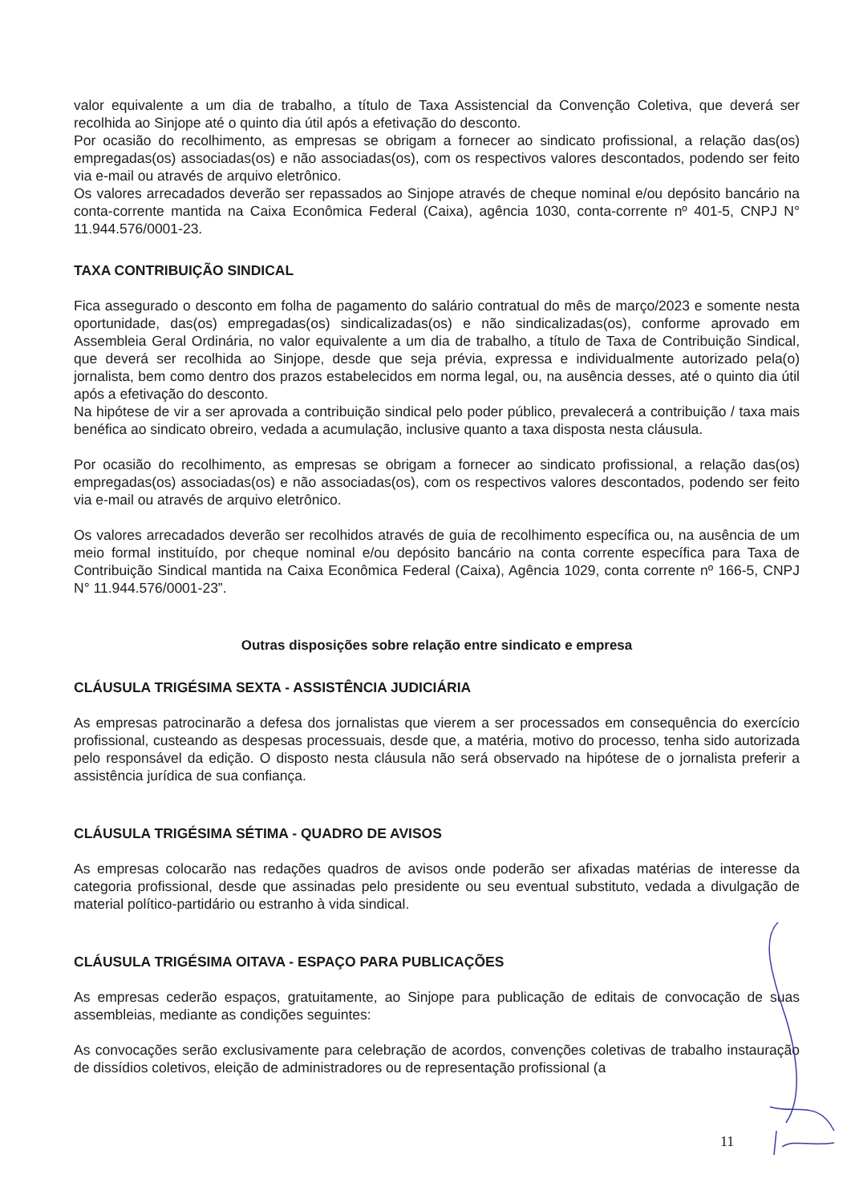valor equivalente a um dia de trabalho, a título de Taxa Assistencial da Convenção Coletiva, que deverá ser recolhida ao Sinjope até o quinto dia útil após a efetivação do desconto.
Por ocasião do recolhimento, as empresas se obrigam a fornecer ao sindicato profissional, a relação das(os) empregadas(os) associadas(os) e não associadas(os), com os respectivos valores descontados, podendo ser feito via e-mail ou através de arquivo eletrônico.
Os valores arrecadados deverão ser repassados ao Sinjope através de cheque nominal e/ou depósito bancário na conta-corrente mantida na Caixa Econômica Federal (Caixa), agência 1030, conta-corrente nº 401-5, CNPJ N° 11.944.576/0001-23.
TAXA CONTRIBUIÇÃO SINDICAL
Fica assegurado o desconto em folha de pagamento do salário contratual do mês de março/2023 e somente nesta oportunidade, das(os) empregadas(os) sindicalizadas(os) e não sindicalizadas(os), conforme aprovado em Assembleia Geral Ordinária, no valor equivalente a um dia de trabalho, a título de Taxa de Contribuição Sindical, que deverá ser recolhida ao Sinjope, desde que seja prévia, expressa e individualmente autorizado pela(o) jornalista, bem como dentro dos prazos estabelecidos em norma legal, ou, na ausência desses, até o quinto dia útil após a efetivação do desconto.
Na hipótese de vir a ser aprovada a contribuição sindical pelo poder público, prevalecerá a contribuição / taxa mais benéfica ao sindicato obreiro, vedada a acumulação, inclusive quanto a taxa disposta nesta cláusula.
Por ocasião do recolhimento, as empresas se obrigam a fornecer ao sindicato profissional, a relação das(os) empregadas(os) associadas(os) e não associadas(os), com os respectivos valores descontados, podendo ser feito via e-mail ou através de arquivo eletrônico.
Os valores arrecadados deverão ser recolhidos através de guia de recolhimento específica ou, na ausência de um meio formal instituído, por cheque nominal e/ou depósito bancário na conta corrente específica para Taxa de Contribuição Sindical mantida na Caixa Econômica Federal (Caixa), Agência 1029, conta corrente nº 166-5, CNPJ N° 11.944.576/0001-23”.
Outras disposições sobre relação entre sindicato e empresa
CLÁUSULA TRIGÉSIMA SEXTA - ASSISTÊNCIA JUDICIÁRIA
As empresas patrocinarão a defesa dos jornalistas que vierem a ser processados em consequência do exercício profissional, custeando as despesas processuais, desde que, a matéria, motivo do processo, tenha sido autorizada pelo responsável da edição. O disposto nesta cláusula não será observado na hipótese de o jornalista preferir a assistência jurídica de sua confiança.
CLÁUSULA TRIGÉSIMA SÉTIMA - QUADRO DE AVISOS
As empresas colocarão nas redações quadros de avisos onde poderão ser afixadas matérias de interesse da categoria profissional, desde que assinadas pelo presidente ou seu eventual substituto, vedada a divulgação de material político-partidário ou estranho à vida sindical.
CLÁUSULA TRIGÉSIMA OITAVA - ESPAÇO PARA PUBLICAÇÕES
As empresas cederão espaços, gratuitamente, ao Sinjope para publicação de editais de convocação de suas assembleias, mediante as condições seguintes:
As convocações serão exclusivamente para celebração de acordos, convenções coletivas de trabalho instauração de dissídios coletivos, eleição de administradores ou de representação profissional (a
11